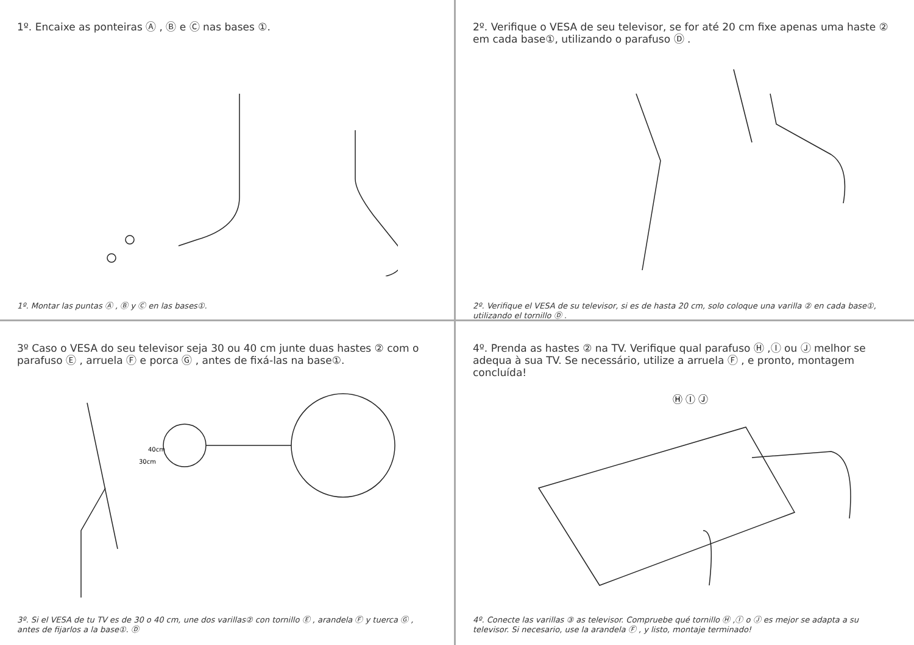1º. Encaixe as ponteiras Ⓐ , Ⓑ e Ⓒ nas bases ①.
1º. Montar las puntas Ⓐ , Ⓑ y Ⓒ en las bases①.
2º. Verifique o VESA de seu televisor, se for até 20 cm fixe apenas uma haste ② em cada base①, utilizando o parafuso Ⓓ .
2º. Verifique el VESA de su televisor, si es de hasta 20 cm, solo coloque una varilla ② en cada base①, utilizando el tornillo Ⓓ .
3º Caso o VESA do seu televisor seja 30 ou 40 cm junte duas hastes ② com o parafuso Ⓔ , arruela Ⓕ e porca Ⓖ , antes de fixá-las na base①.
40cm
30cm
3º. Si el VESA de tu TV es de 30 o 40 cm, une dos varillas② con tornillo Ⓔ , arandela Ⓕ y tuerca Ⓖ , antes de fijarlos a la base①. Ⓓ
4º. Prenda as hastes ② na TV. Verifique qual parafuso Ⓗ ,Ⓘ ou Ⓙ melhor se adequa à sua TV. Se necessário, utilize a arruela Ⓕ , e pronto, montagem concluída!
Ⓗ Ⓘ Ⓙ
4º. Conecte las varillas ③ as televisor. Compruebe qué tornillo Ⓗ ,Ⓘ o Ⓙ es mejor se adapta a su televisor. Si necesario, use la arandela Ⓕ , y listo, montaje terminado!